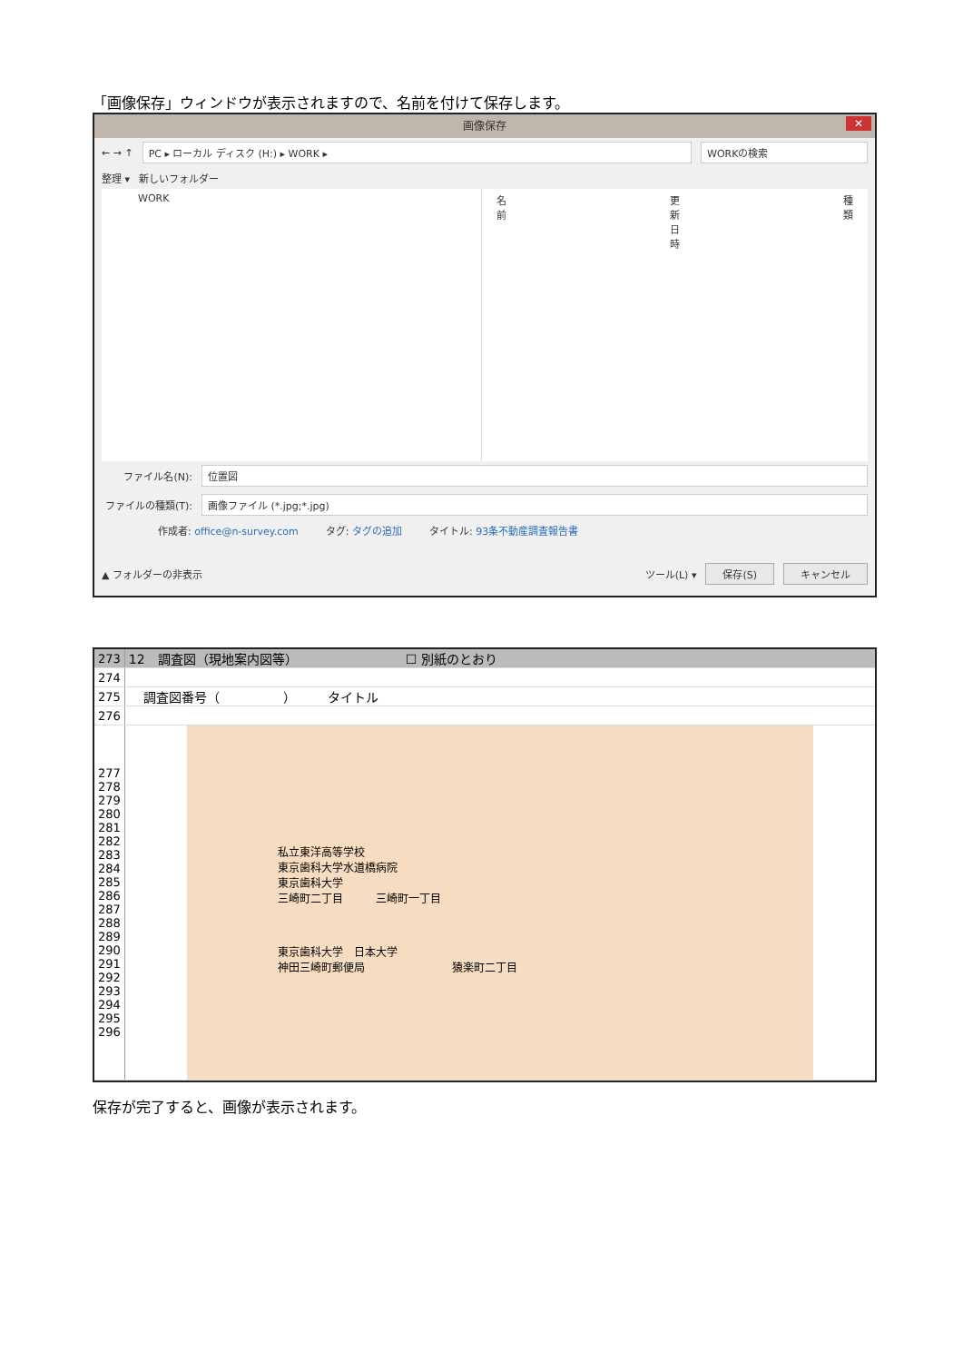「画像保存」ウィンドウが表示されますので、名前を付けて保存します。
画像保存 ✕
← → ↑ PC ▸ ローカル ディスク (H:) ▸ WORK ▸ WORKの検索
整理 ▾ 新しいフォルダー
WORK 名前 更新日時 種類
ファイル名(N): 位置図
ファイルの種類(T): 画像ファイル (*.jpg;*.jpg)
作成者: office@n-survey.com タグ: タグの追加 タイトル: 93条不動産調査報告書
▲ フォルダーの非表示 ツール(L) ▾ 保存(S) キャンセル
| 273 | 12 調査図（現地案内図等） ☐ 別紙のとおり |
| 274 | |
| 275 | 調査図番号（ ） タイトル |
| 276 | |
| 277 278 279 280 281 282 283 284 285 286 287 288 289 290 291 292 293 294 295 296 | 私立東洋高等学校 東京歯科大学水道橋病院 東京歯科大学 三崎町二丁目 三崎町一丁目 東京歯科大学 日本大学 神田三崎町郵便局 猿楽町二丁目 |
保存が完了すると、画像が表示されます。